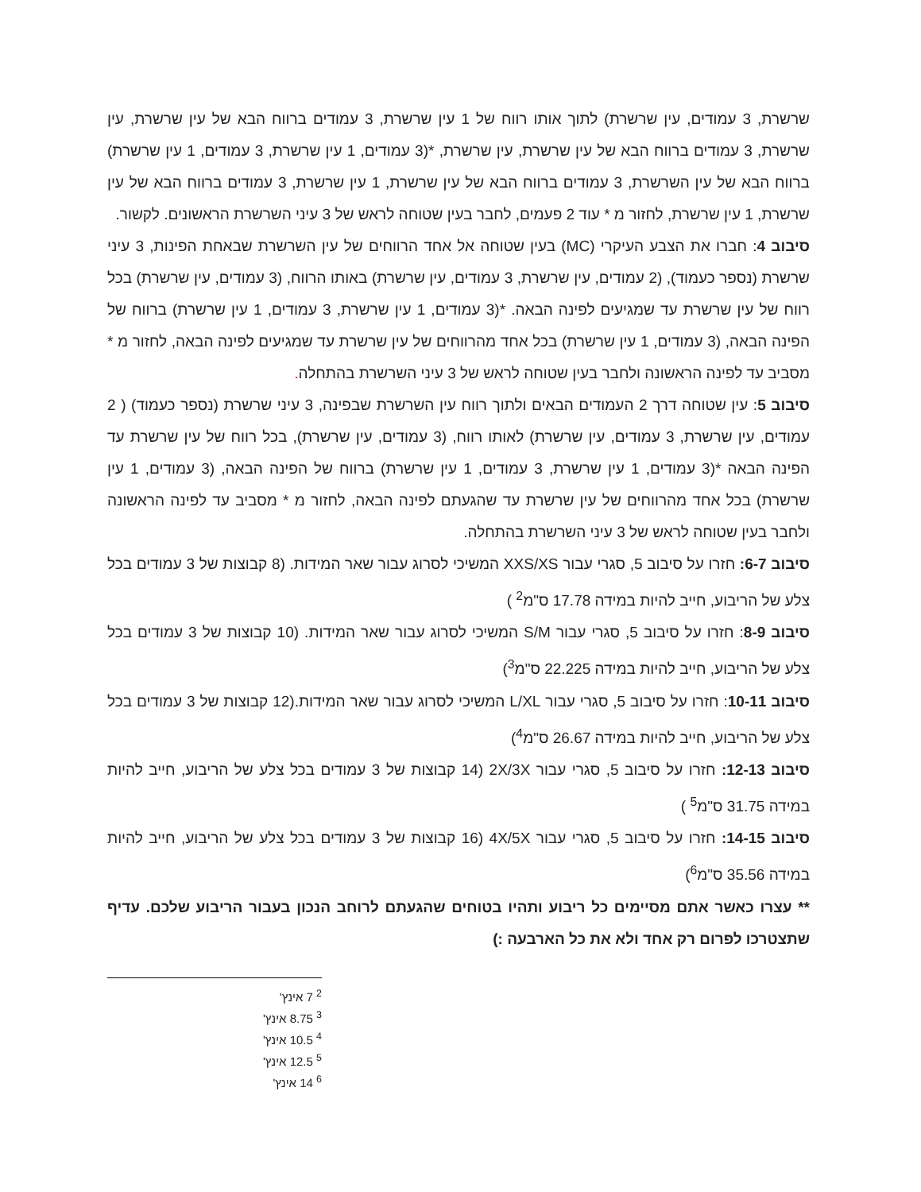שרשרת, 3 עמודים, עין שרשרת) לתוך אותו רווח של 1 עין שרשרת, 3 עמודים ברווח הבא של עין שרשרת, עין שרשרת, 3 עמודים ברווח הבא של עין שרשרת, עין שרשרת, *(3 עמודים, 1 עין שרשרת, 3 עמודים, 1 עין שרשרת) ברווח הבא של עין השרשרת, 3 עמודים ברווח הבא של עין שרשרת, 1 עין שרשרת, 3 עמודים ברווח הבא של עין שרשרת, 1 עין שרשרת, לחזור מ * עוד 2 פעמים, לחבר בעין שטוחה לראש של 3 עיני השרשרת הראשונים. לקשור.
סיבוב 4: חברו את הצבע העיקרי (MC) בעין שטוחה אל אחד הרווחים של עין השרשרת שבאחת הפינות, 3 עיני שרשרת (נספר כעמוד), (2 עמודים, עין שרשרת, 3 עמודים, עין שרשרת) באותו הרווח, (3 עמודים, עין שרשרת) בכל רווח של עין שרשרת עד שמגיעים לפינה הבאה. *(3 עמודים, 1 עין שרשרת, 3 עמודים, 1 עין שרשרת) ברווח של הפינה הבאה, (3 עמודים, 1 עין שרשרת) בכל אחד מהרווחים של עין שרשרת עד שמגיעים לפינה הבאה, לחזור מ * מסביב עד לפינה הראשונה ולחבר בעין שטוחה לראש של 3 עיני השרשרת בהתחלה.
סיבוב 5: עין שטוחה דרך 2 העמודים הבאים ולתוך רווח עין השרשרת שבפינה, 3 עיני שרשרת (נספר כעמוד) ( 2 עמודים, עין שרשרת, 3 עמודים, עין שרשרת) לאותו רווח, (3 עמודים, עין שרשרת), בכל רווח של עין שרשרת עד הפינה הבאה *(3 עמודים, 1 עין שרשרת, 3 עמודים, 1 עין שרשרת) ברווח של הפינה הבאה, (3 עמודים, 1 עין שרשרת) בכל אחד מהרווחים של עין שרשרת עד שהגעתם לפינה הבאה, לחזור מ * מסביב עד לפינה הראשונה ולחבר בעין שטוחה לראש של 3 עיני השרשרת בהתחלה.
סיבוב 6-7: חזרו על סיבוב 5, סגרי עבור XXS/XS המשיכי לסרוג עבור שאר המידות. (8 קבוצות של 3 עמודים בכל צלע של הריבוע, חייב להיות במידה 17.78 ס"מ<sup>2</sup> )
סיבוב 8-9: חזרו על סיבוב 5, סגרי עבור S/M המשיכי לסרוג עבור שאר המידות. (10 קבוצות של 3 עמודים בכל צלע של הריבוע, חייב להיות במידה 22.225 ס"מ<sup>3</sup>)
סיבוב 10-11: חזרו על סיבוב 5, סגרי עבור L/XL המשיכי לסרוג עבור שאר המידות.(12 קבוצות של 3 עמודים בכל צלע של הריבוע, חייב להיות במידה 26.67 ס"מ<sup>4</sup>)
סיבוב 12-13: חזרו על סיבוב 5, סגרי עבור 2X/3X (14 קבוצות של 3 עמודים בכל צלע של הריבוע, חייב להיות במידה 31.75 ס"מ<sup>5</sup> )
סיבוב 14-15: חזרו על סיבוב 5, סגרי עבור 4X/5X (16 קבוצות של 3 עמודים בכל צלע של הריבוע, חייב להיות במידה 35.56 ס"מ<sup>6</sup>)
** עצרו כאשר אתם מסיימים כל ריבוע ותהיו בטוחים שהגעתם לרוחב הנכון בעבור הריבוע שלכם. עדיף שתצטרכו לפרום רק אחד ולא את כל הארבעה :)
<sup>2</sup> 7 אינץ'
<sup>3</sup> 8.75 אינץ'
<sup>4</sup> 10.5 אינץ'
<sup>5</sup> 12.5 אינץ'
<sup>6</sup> 14 אינץ'